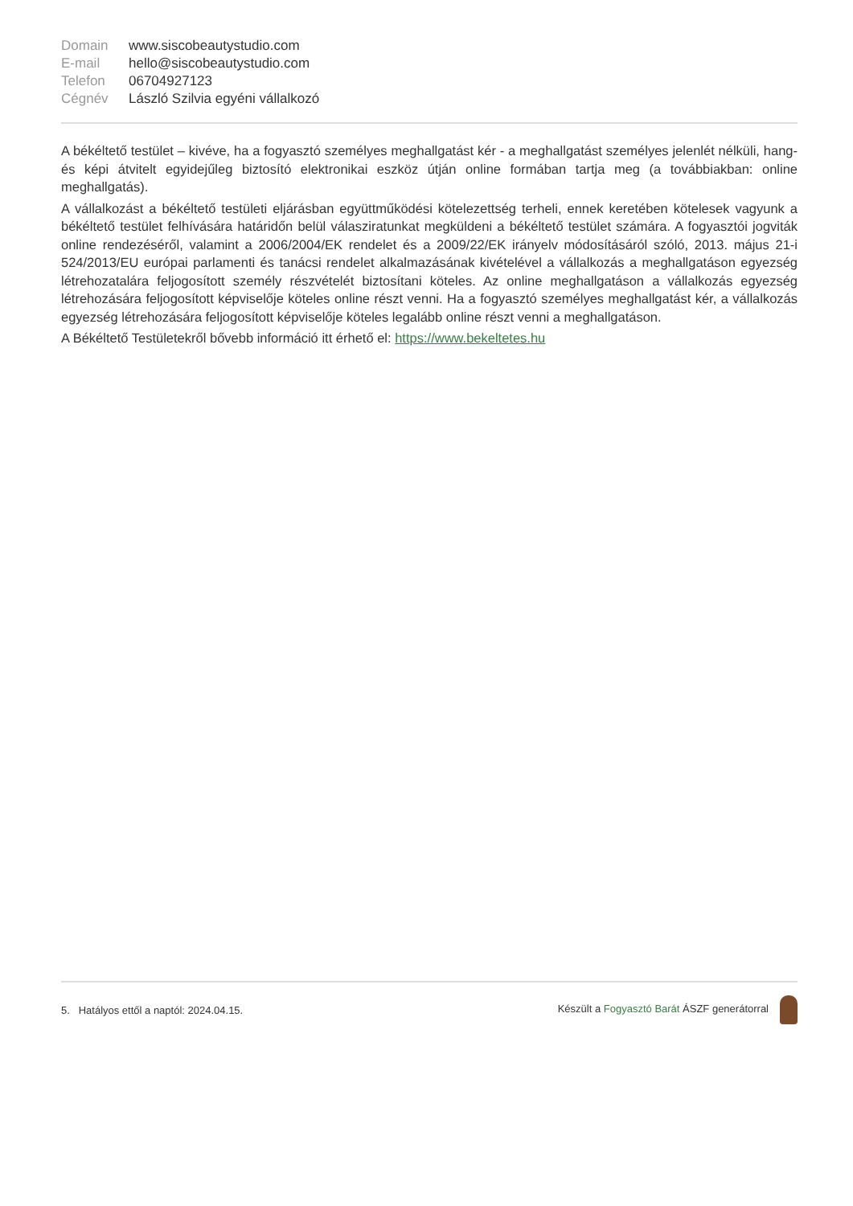| Domain | www.siscobeautystudio.com |
| E-mail | hello@siscobeautystudio.com |
| Telefon | 06704927123 |
| Cégnév | László Szilvia egyéni vállalkozó |
A békéltető testület – kivéve, ha a fogyasztó személyes meghallgatást kér - a meghallgatást személyes jelenlét nélküli, hang- és képi átvitelt egyidejűleg biztosító elektronikai eszköz útján online formában tartja meg (a továbbiakban: online meghallgatás).
A vállalkozást a békéltető testületi eljárásban együttműködési kötelezettség terheli, ennek keretében kötelesek vagyunk a békéltető testület felhívására határidőn belül válasziratunkat megküldeni a békéltető testület számára. A fogyasztói jogviták online rendezéséről, valamint a 2006/2004/EK rendelet és a 2009/22/EK irányelv módosításáról szóló, 2013. május 21-i 524/2013/EU európai parlamenti és tanácsi rendelet alkalmazásának kivételével a vállalkozás a meghallgatáson egyezség létrehozatalára feljogosított személy részvételét biztosítani köteles. Az online meghallgatáson a vállalkozás egyezség létrehozására feljogosított képviselője köteles online részt venni. Ha a fogyasztó személyes meghallgatást kér, a vállalkozás egyezség létrehozására feljogosított képviselője köteles legalább online részt venni a meghallgatáson.
A Békéltető Testületekről bővebb információ itt érhető el: https://www.bekeltetes.hu
5. Hatályos ettől a naptól: 2024.04.15. Készült a Fogyasztó Barát ÁSZF generátorral